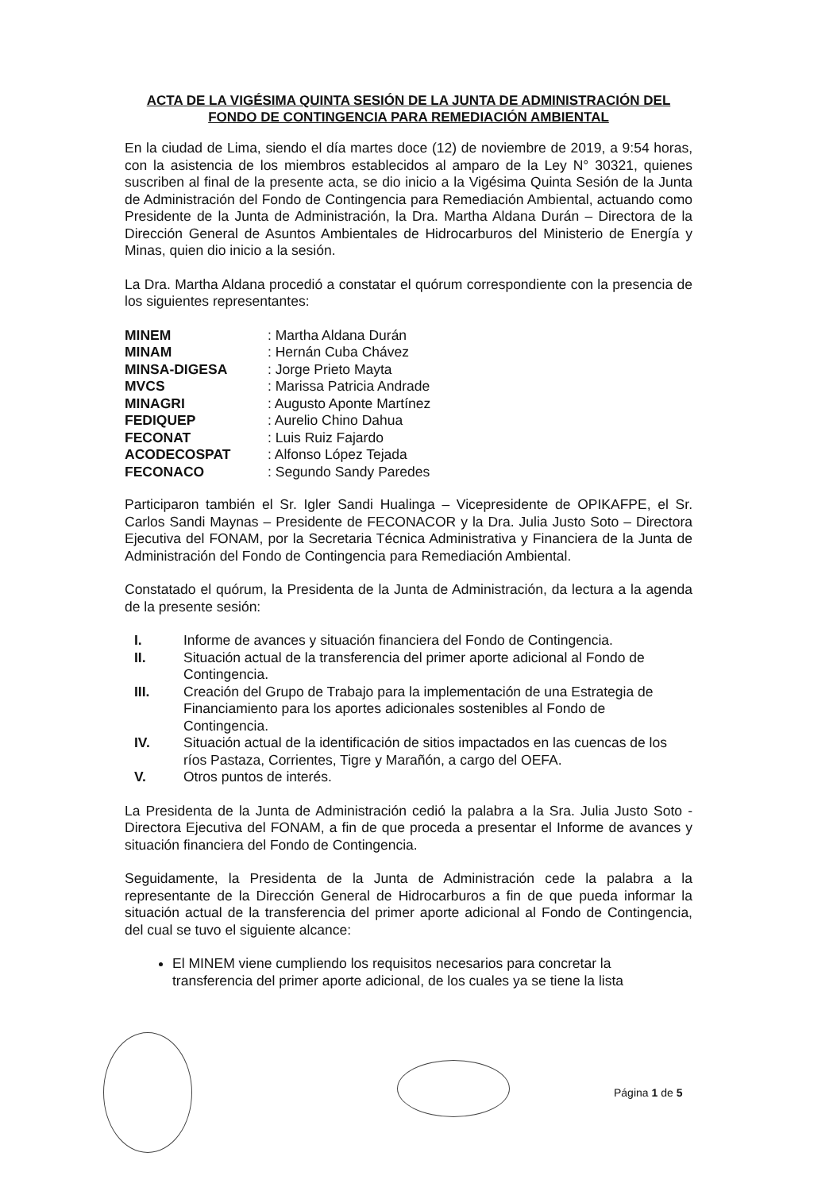ACTA DE LA VIGÉSIMA QUINTA SESIÓN DE LA JUNTA DE ADMINISTRACIÓN DEL
FONDO DE CONTINGENCIA PARA REMEDIACIÓN AMBIENTAL
En la ciudad de Lima, siendo el día martes doce (12) de noviembre de 2019, a 9:54 horas, con la asistencia de los miembros establecidos al amparo de la Ley N° 30321, quienes suscriben al final de la presente acta, se dio inicio a la Vigésima Quinta Sesión de la Junta de Administración del Fondo de Contingencia para Remediación Ambiental, actuando como Presidente de la Junta de Administración, la Dra. Martha Aldana Durán – Directora de la Dirección General de Asuntos Ambientales de Hidrocarburos del Ministerio de Energía y Minas, quien dio inicio a la sesión.
La Dra. Martha Aldana procedió a constatar el quórum correspondiente con la presencia de los siguientes representantes:
| MINEM | : Martha Aldana Durán |
| MINAM | : Hernán Cuba Chávez |
| MINSA-DIGESA | : Jorge Prieto Mayta |
| MVCS | : Marissa Patricia Andrade |
| MINAGRI | : Augusto Aponte Martínez |
| FEDIQUEP | : Aurelio Chino Dahua |
| FECONAT | : Luis Ruiz Fajardo |
| ACODECOSPAT | : Alfonso López Tejada |
| FECONACO | : Segundo Sandy Paredes |
Participaron también el Sr. Igler Sandi Hualinga – Vicepresidente de OPIKAFPE, el Sr. Carlos Sandi Maynas – Presidente de FECONACOR y la Dra. Julia Justo Soto – Directora Ejecutiva del FONAM, por la Secretaria Técnica Administrativa y Financiera de la Junta de Administración del Fondo de Contingencia para Remediación Ambiental.
Constatado el quórum, la Presidenta de la Junta de Administración, da lectura a la agenda de la presente sesión:
I. Informe de avances y situación financiera del Fondo de Contingencia.
II. Situación actual de la transferencia del primer aporte adicional al Fondo de Contingencia.
III. Creación del Grupo de Trabajo para la implementación de una Estrategia de Financiamiento para los aportes adicionales sostenibles al Fondo de Contingencia.
IV. Situación actual de la identificación de sitios impactados en las cuencas de los ríos Pastaza, Corrientes, Tigre y Marañón, a cargo del OEFA.
V. Otros puntos de interés.
La Presidenta de la Junta de Administración cedió la palabra a la Sra. Julia Justo Soto - Directora Ejecutiva del FONAM, a fin de que proceda a presentar el Informe de avances y situación financiera del Fondo de Contingencia.
Seguidamente, la Presidenta de la Junta de Administración cede la palabra a la representante de la Dirección General de Hidrocarburos a fin de que pueda informar la situación actual de la transferencia del primer aporte adicional al Fondo de Contingencia, del cual se tuvo el siguiente alcance:
El MINEM viene cumpliendo los requisitos necesarios para concretar la transferencia del primer aporte adicional, de los cuales ya se tiene la lista
Página 1 de 5